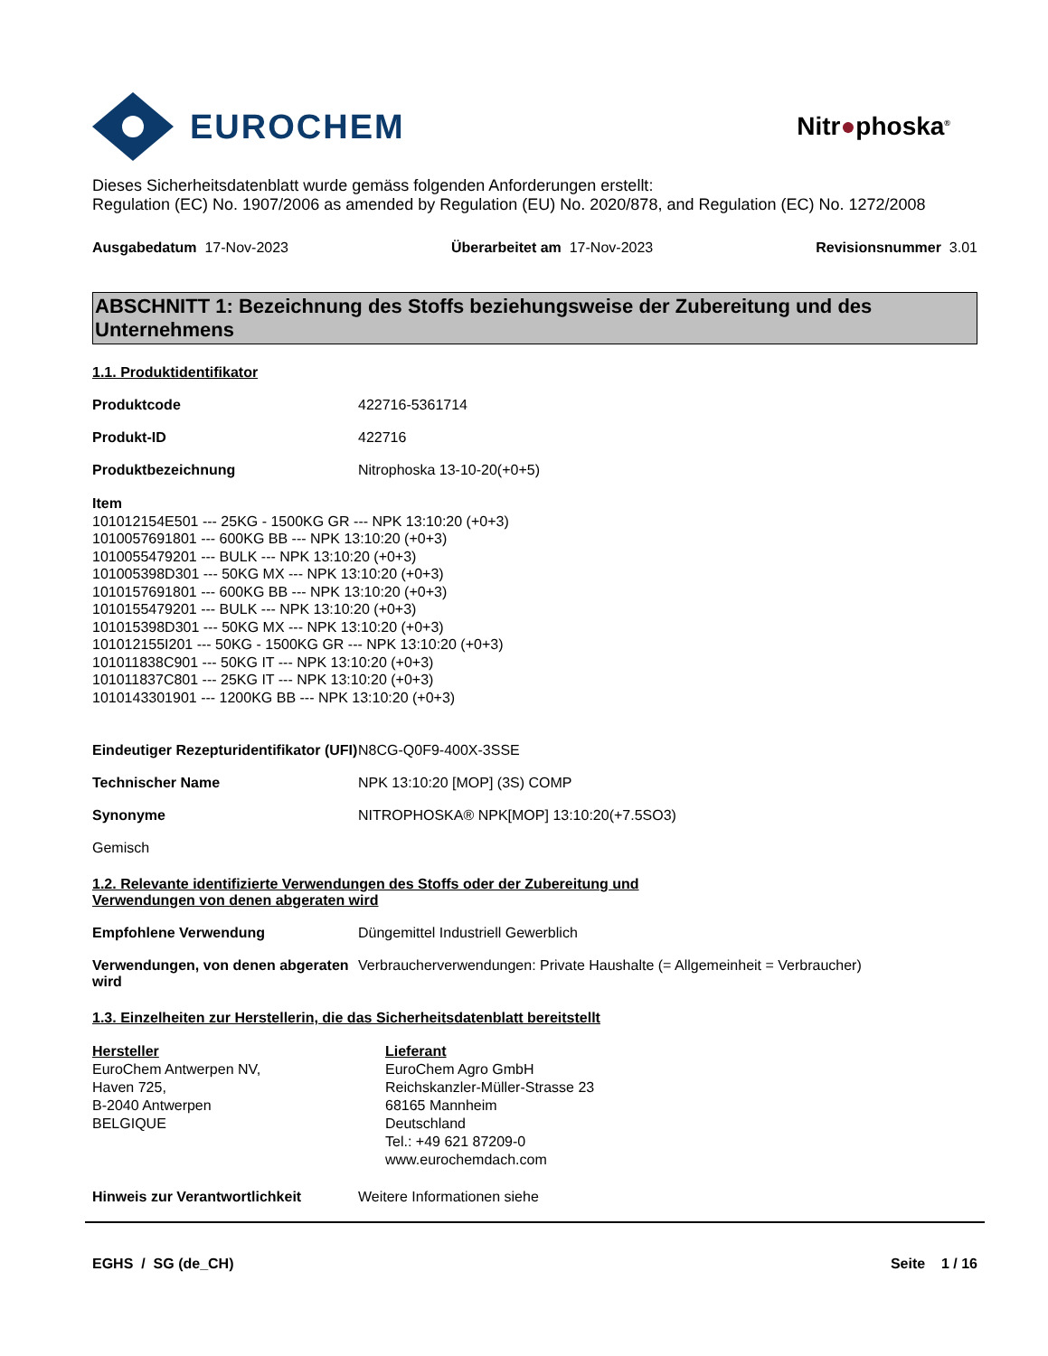EUROCHEM
Nitr●phoska<sup>®</sup>
Dieses Sicherheitsdatenblatt wurde gemäss folgenden Anforderungen erstellt:
Regulation (EC) No. 1907/2006 as amended by Regulation (EU) No. 2020/878, and Regulation (EC) No. 1272/2008
Ausgabedatum 17-Nov-2023 Überarbeitet am 17-Nov-2023 Revisionsnummer 3.01
ABSCHNITT 1: Bezeichnung des Stoffs beziehungsweise der Zubereitung und des Unternehmens
1.1. Produktidentifikator
Produktcode 422716-5361714
Produkt-ID 422716
Produktbezeichnung Nitrophoska 13-10-20(+0+5)
Item
101012154E501 --- 25KG - 1500KG GR --- NPK 13:10:20 (+0+3)
1010057691801 --- 600KG BB --- NPK 13:10:20 (+0+3)
1010055479201 --- BULK --- NPK 13:10:20 (+0+3)
101005398D301 --- 50KG MX --- NPK 13:10:20 (+0+3)
1010157691801 --- 600KG BB --- NPK 13:10:20 (+0+3)
1010155479201 --- BULK --- NPK 13:10:20 (+0+3)
101015398D301 --- 50KG MX --- NPK 13:10:20 (+0+3)
101012155I201 --- 50KG - 1500KG GR --- NPK 13:10:20 (+0+3)
101011838C901 --- 50KG IT --- NPK 13:10:20 (+0+3)
101011837C801 --- 25KG IT --- NPK 13:10:20 (+0+3)
1010143301901 --- 1200KG BB --- NPK 13:10:20 (+0+3)
Eindeutiger Rezepturidentifikator (UFI) N8CG-Q0F9-400X-3SSE
Technischer Name NPK 13:10:20 [MOP] (3S) COMP
Synonyme NITROPHOSKA® NPK[MOP] 13:10:20(+7.5SO3)
Gemisch
1.2. Relevante identifizierte Verwendungen des Stoffs oder der Zubereitung und
Verwendungen von denen abgeraten wird
Empfohlene Verwendung Düngemittel Industriell Gewerblich
Verwendungen, von denen abgeraten wird Verbraucherverwendungen: Private Haushalte (= Allgemeinheit = Verbraucher)
1.3. Einzelheiten zur Herstellerin, die das Sicherheitsdatenblatt bereitstellt
Hersteller
EuroChem Antwerpen NV,
Haven 725,
B-2040 Antwerpen
BELGIQUE
Lieferant
EuroChem Agro GmbH
Reichskanzler-Müller-Strasse 23
68165 Mannheim
Deutschland
Tel.: +49 621 87209-0
www.eurochemdach.com
Hinweis zur Verantwortlichkeit Weitere Informationen siehe
EGHS / SG (de_CH) Seite 1 / 16